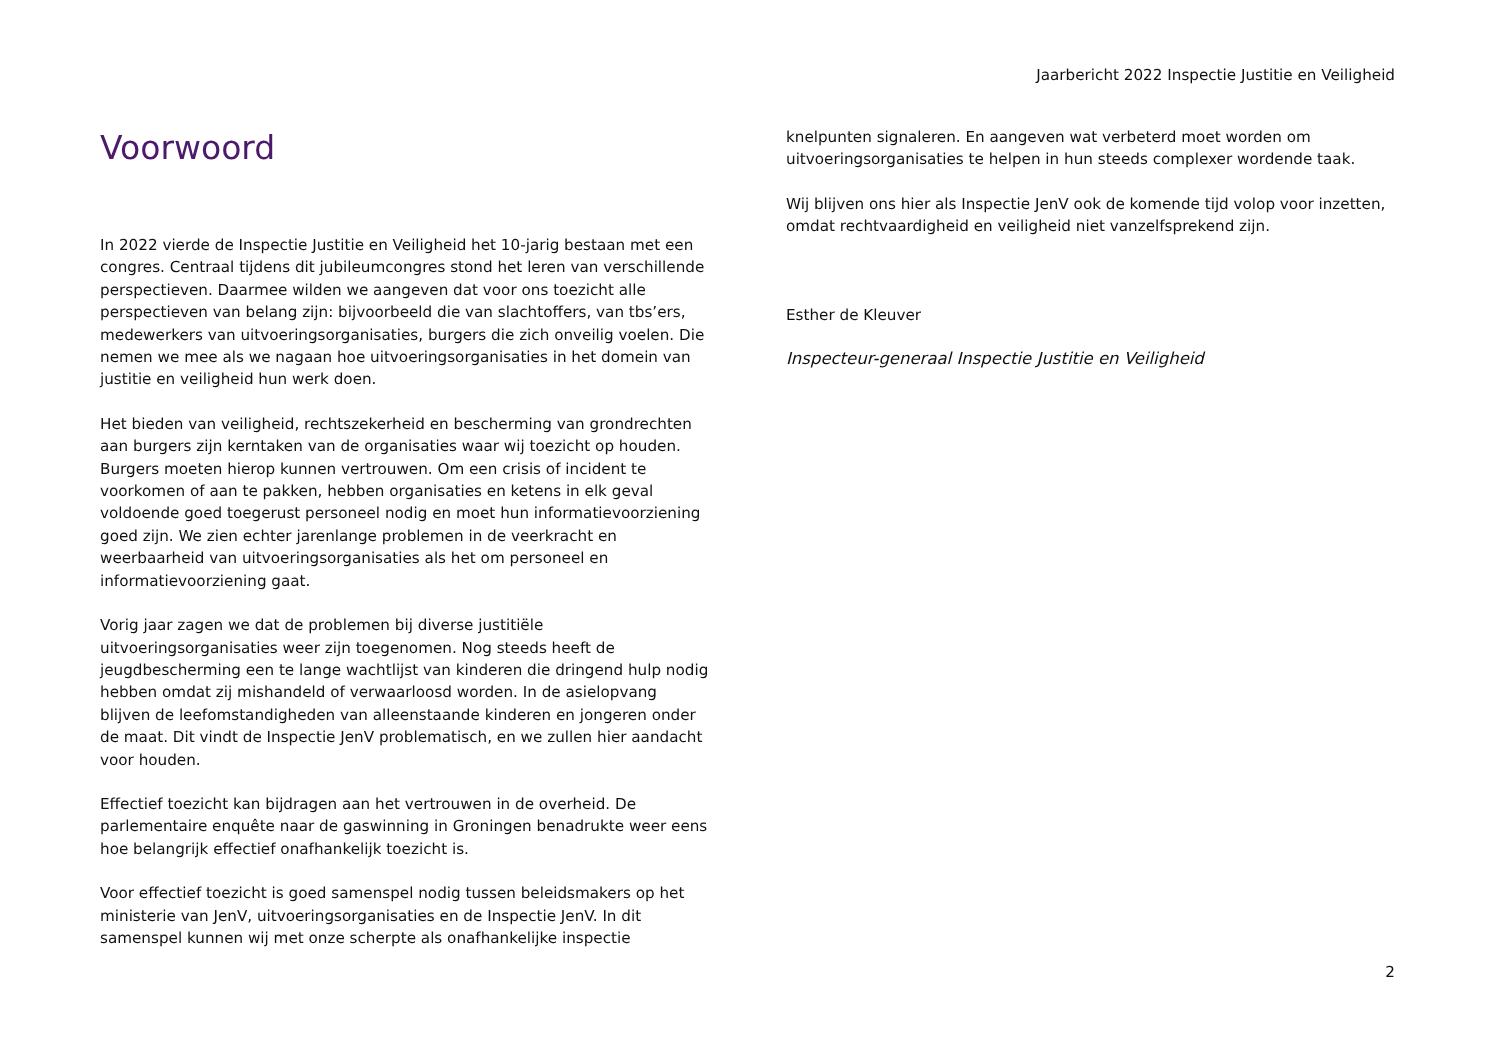Jaarbericht 2022 Inspectie Justitie en Veiligheid
Voorwoord
In 2022 vierde de Inspectie Justitie en Veiligheid het 10-jarig bestaan met een congres. Centraal tijdens dit jubileumcongres stond het leren van verschillende perspectieven. Daarmee wilden we aangeven dat voor ons toezicht alle perspectieven van belang zijn: bijvoorbeeld die van slachtoffers, van tbs’ers, medewerkers van uitvoeringsorganisaties, burgers die zich onveilig voelen. Die nemen we mee als we nagaan hoe uitvoeringsorganisaties in het domein van justitie en veiligheid hun werk doen.
Het bieden van veiligheid, rechtszekerheid en bescherming van grondrechten aan burgers zijn kerntaken van de organisaties waar wij toezicht op houden. Burgers moeten hierop kunnen vertrouwen. Om een crisis of incident te voorkomen of aan te pakken, hebben organisaties en ketens in elk geval voldoende goed toegerust personeel nodig en moet hun informatievoorziening goed zijn. We zien echter jarenlange problemen in de veerkracht en weerbaarheid van uitvoeringsorganisaties als het om personeel en informatievoorziening gaat.
Vorig jaar zagen we dat de problemen bij diverse justitiële uitvoeringsorganisaties weer zijn toegenomen. Nog steeds heeft de jeugdbescherming een te lange wachtlijst van kinderen die dringend hulp nodig hebben omdat zij mishandeld of verwaarloosd worden. In de asielopvang blijven de leefomstandigheden van alleenstaande kinderen en jongeren onder de maat. Dit vindt de Inspectie JenV problematisch, en we zullen hier aandacht voor houden.
Effectief toezicht kan bijdragen aan het vertrouwen in de overheid. De parlementaire enquête naar de gaswinning in Groningen benadrukte weer eens hoe belangrijk effectief onafhankelijk toezicht is.
Voor effectief toezicht is goed samenspel nodig tussen beleidsmakers op het ministerie van JenV, uitvoeringsorganisaties en de Inspectie JenV. In dit samenspel kunnen wij met onze scherpte als onafhankelijke inspectie
knelpunten signaleren. En aangeven wat verbeterd moet worden om uitvoeringsorganisaties te helpen in hun steeds complexer wordende taak.
Wij blijven ons hier als Inspectie JenV ook de komende tijd volop voor inzetten, omdat rechtvaardigheid en veiligheid niet vanzelfsprekend zijn.
Esther de Kleuver
Inspecteur-generaal Inspectie Justitie en Veiligheid
2